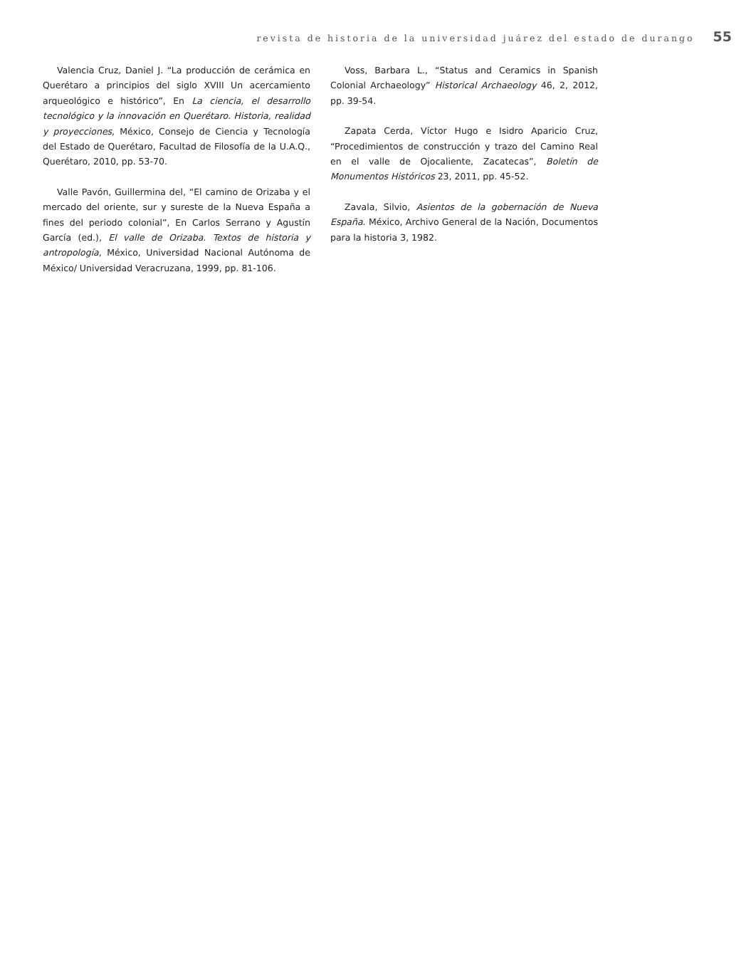revista de historia de la universidad juárez del estado de durango 55
Valencia Cruz, Daniel J. “La producción de cerámica en Querétaro a principios del siglo XVIII Un acercamiento arqueológico e histórico”, En La ciencia, el desarrollo tecnológico y la innovación en Querétaro. Historia, realidad y proyecciones, México, Consejo de Ciencia y Tecnología del Estado de Querétaro, Facultad de Filosofía de la U.A.Q., Querétaro, 2010, pp. 53-70.
Valle Pavón, Guillermina del, “El camino de Orizaba y el mercado del oriente, sur y sureste de la Nueva España a fines del periodo colonial”, En Carlos Serrano y Agustín García (ed.), El valle de Orizaba. Textos de historia y antropología, México, Universidad Nacional Autónoma de México/ Universidad Veracruzana, 1999, pp. 81-106.
Voss, Barbara L., “Status and Ceramics in Spanish Colonial Archaeology” Historical Archaeology 46, 2, 2012, pp. 39-54.
Zapata Cerda, Víctor Hugo e Isidro Aparicio Cruz, “Procedimientos de construcción y trazo del Camino Real en el valle de Ojocaliente, Zacatecas”, Boletín de Monumentos Históricos 23, 2011, pp. 45-52.
Zavala, Silvio, Asientos de la gobernación de Nueva España. México, Archivo General de la Nación, Documentos para la historia 3, 1982.